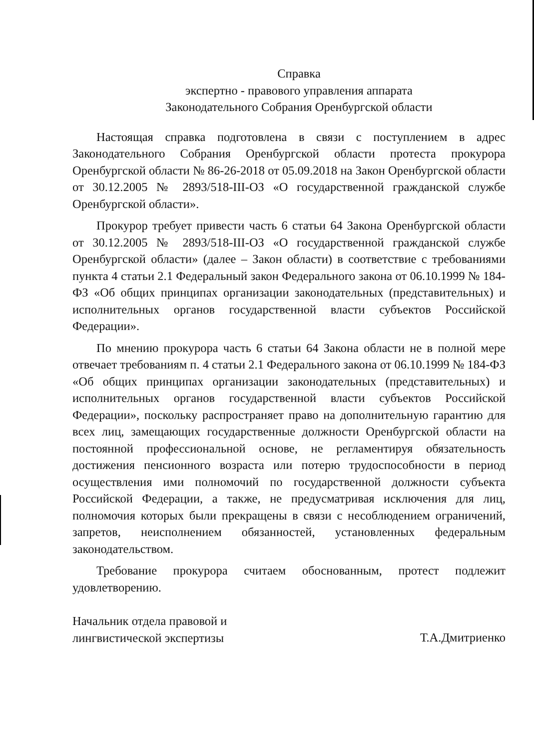Справка
экспертно - правового управления аппарата
Законодательного Собрания Оренбургской области
Настоящая справка подготовлена в связи с поступлением в адрес Законодательного Собрания Оренбургской области протеста прокурора Оренбургской области № 86-26-2018 от 05.09.2018 на Закон Оренбургской области от 30.12.2005 № 2893/518-III-ОЗ «О государственной гражданской службе Оренбургской области».
Прокурор требует привести часть 6 статьи 64 Закона Оренбургской области от 30.12.2005 № 2893/518-III-ОЗ «О государственной гражданской службе Оренбургской области» (далее – Закон области) в соответствие с требованиями пункта 4 статьи 2.1 Федеральный закон Федерального закона от 06.10.1999 № 184-ФЗ «Об общих принципах организации законодательных (представительных) и исполнительных органов государственной власти субъектов Российской Федерации».
По мнению прокурора часть 6 статьи 64 Закона области не в полной мере отвечает требованиям п. 4 статьи 2.1 Федерального закона от 06.10.1999 № 184-ФЗ «Об общих принципах организации законодательных (представительных) и исполнительных органов государственной власти субъектов Российской Федерации», поскольку распространяет право на дополнительную гарантию для всех лиц, замещающих государственные должности Оренбургской области на постоянной профессиональной основе, не регламентируя обязательность достижения пенсионного возраста или потерю трудоспособности в период осуществления ими полномочий по государственной должности субъекта Российской Федерации, а также, не предусматривая исключения для лиц, полномочия которых были прекращены в связи с несоблюдением ограничений, запретов, неисполнением обязанностей, установленных федеральным законодательством.
Требование прокурора считаем обоснованным, протест подлежит удовлетворению.
Начальник отдела правовой и
лингвистической экспертизы
Т.А.Дмитриенко